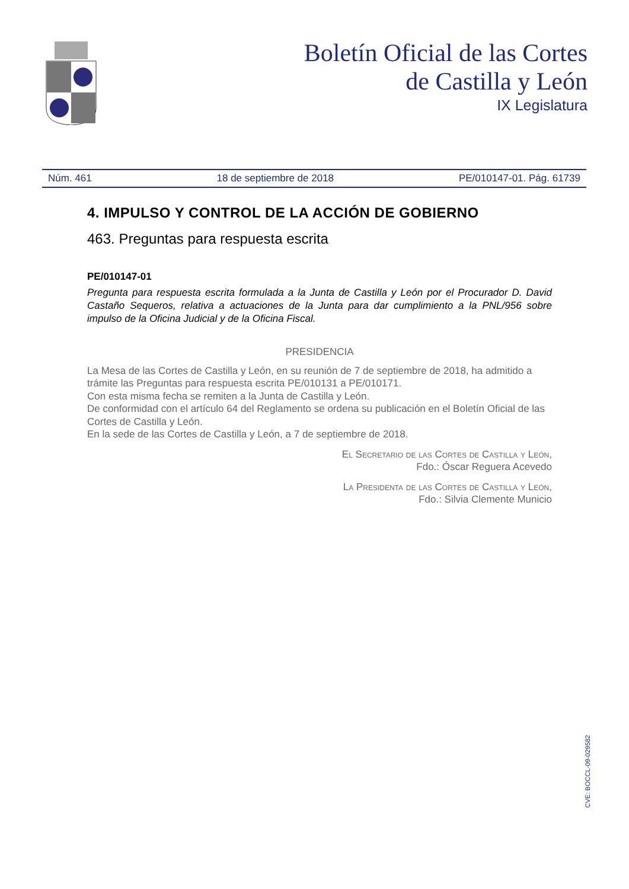Boletín Oficial de las Cortes
de Castilla y León
IX Legislatura
Núm. 461 18 de septiembre de 2018 PE/010147-01. Pág. 61739
4. IMPULSO Y CONTROL DE LA ACCIÓN DE GOBIERNO
463. Preguntas para respuesta escrita
PE/010147-01
Pregunta para respuesta escrita formulada a la Junta de Castilla y León por el Procurador D. David Castaño Sequeros, relativa a actuaciones de la Junta para dar cumplimiento a la PNL/956 sobre impulso de la Oficina Judicial y de la Oficina Fiscal.
PRESIDENCIA
La Mesa de las Cortes de Castilla y León, en su reunión de 7 de septiembre de 2018, ha admitido a trámite las Preguntas para respuesta escrita PE/010131 a PE/010171.
Con esta misma fecha se remiten a la Junta de Castilla y León.
De conformidad con el artículo 64 del Reglamento se ordena su publicación en el Boletín Oficial de las Cortes de Castilla y León.
En la sede de las Cortes de Castilla y León, a 7 de septiembre de 2018.
El Secretario de las Cortes de Castilla y León,
Fdo.: Óscar Reguera Acevedo
La Presidenta de las Cortes de Castilla y León,
Fdo.: Silvia Clemente Municio
CVE: BOCCL-09-029582